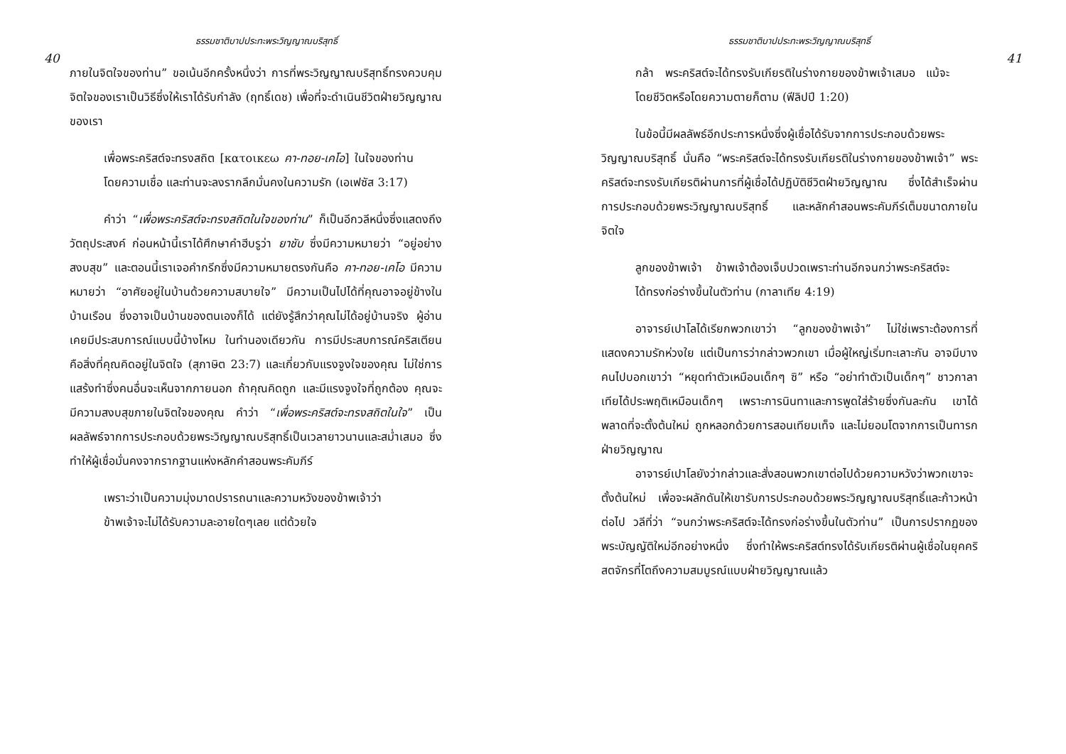ธรรมชาติบาปประทะพระวิญญาณบริสุทธิ์
40
ภายในจิตใจของท่าน” ขอเน้นอีกครั้งหนึ่งว่า การที่พระวิญญาณบริสุทธิ์ทรงควบคุมจิตใจของเราเป็นวิธีซึ่งให้เราได้รับกำลัง (ฤทธิ์เดช) เพื่อที่จะดำเนินชีวิตฝ่ายวิญญาณของเรา
เพื่อพระคริสต์จะทรงสถิต [κατοικεω คา-ทอย-เคโอ] ในใจของท่านโดยความเชื่อ และท่านจะลงรากลึกมั่นคงในความรัก (เอเฟซัส 3:17)
คำว่า “เพื่อพระคริสต์จะทรงสถิตในใจของท่าน” ก็เป็นอีกวลีหนึ่งซึ่งแสดงถึงวัตถุประสงค์ ก่อนหน้านี้เราได้ศึกษาคำฮีบรูว่า ยาชับ ซึ่งมีความหมายว่า “อยู่อย่างสงบสุข” และตอนนี้เราเจอคำกรีกซึ่งมีความหมายตรงกันคือ คา-ทอย-เคโอ มีความหมายว่า “อาศัยอยู่ในบ้านด้วยความสบายใจ” มีความเป็นไปได้ที่คุณอาจอยู่ข้างในบ้านเรือน ซึ่งอาจเป็นบ้านของตนเองก็ได้ แต่ยังรู้สึกว่าคุณไม่ได้อยู่บ้านจริง ผู้อ่านเคยมีประสบการณ์แบบนี้บ้างไหม ในทำนองเดียวกัน การมีประสบการณ์คริสเตียนคือสิ่งที่คุณคิดอยู่ในจิตใจ (สุภาษิต 23:7) และเกี่ยวกับแรงจูงใจของคุณ ไม่ใช่การแสร้งทำซึ่งคนอื่นจะเห็นจากภายนอก ถ้าคุณคิดถูก และมีแรงจูงใจที่ถูกต้อง คุณจะมีความสงบสุขภายในจิตใจของคุณ คำว่า “เพื่อพระคริสต์จะทรงสถิตในใจ” เป็นผลลัพธ์จากการประกอบด้วยพระวิญญาณบริสุทธิ์เป็นเวลายาวนานและสม่ำเสมอ ซึ่งทำให้ผู้เชื่อมั่นคงจากรากฐานแห่งหลักคำสอนพระคัมภีร์
เพราะว่าเป็นความมุ่งมาดปรารถนาและความหวังของข้าพเจ้าว่า ข้าพเจ้าจะไม่ได้รับความละอายใดๆเลย แต่ด้วยใจ
ธรรมชาติบาปประทะพระวิญญาณบริสุทธิ์
41
กล้า พระคริสต์จะได้ทรงรับเกียรติในร่างกายของข้าพเจ้าเสมอ แม้จะโดยชีวิตหรือโดยความตายก็ตาม (ฟีลิปปี 1:20)
ในข้อนี้มีผลลัพธ์อีกประการหนึ่งซึ่งผู้เชื่อได้รับจากการประกอบด้วยพระวิญญาณบริสุทธิ์ นั่นคือ “พระคริสต์จะได้ทรงรับเกียรติในร่างกายของข้าพเจ้า” พระคริสต์จะทรงรับเกียรติผ่านการที่ผู้เชื่อได้ปฏิบัติชีวิตฝ่ายวิญญาณ ซึ่งได้สำเร็จผ่านการประกอบด้วยพระวิญญาณบริสุทธิ์ และหลักคำสอนพระคัมภีร์เต็มขนาดภายในจิตใจ
ลูกของข้าพเจ้า ข้าพเจ้าต้องเจ็บปวดเพราะท่านอีกจนกว่าพระคริสต์จะได้ทรงก่อร่างขึ้นในตัวท่าน (กาลาเทีย 4:19)
อาจารย์เปาโลได้เรียกพวกเขาว่า “ลูกของข้าพเจ้า” ไม่ใช่เพราะต้องการที่แสดงความรักห่วงใย แต่เป็นการว่ากล่าวพวกเขา เมื่อผู้ใหญ่เริ่มทะเลาะกัน อาจมีบางคนไปบอกเขาว่า “หยุดทำตัวเหมือนเด็กๆ ซิ” หรือ “อย่าทำตัวเป็นเด็กๆ” ชาวกาลาเทียได้ประพฤติเหมือนเด็กๆ เพราะการนินทาและการพูดใส่ร้ายซึ่งกันละกัน เขาได้พลาดที่จะตั้งต้นใหม่ ถูกหลอกด้วยการสอนเทียมเท็จ และไม่ยอมโตจากการเป็นทารกฝ่ายวิญญาณ
อาจารย์เปาโลยังว่ากล่าวและสั่งสอนพวกเขาต่อไปด้วยความหวังว่าพวกเขาจะตั้งต้นใหม่ เพื่อจะผลักดันให้เขารับการประกอบด้วยพระวิญญาณบริสุทธิ์และก้าวหน้าต่อไป วลีที่ว่า “จนกว่าพระคริสต์จะได้ทรงก่อร่างขึ้นในตัวท่าน” เป็นการปรากฏของพระบัญญัติใหม่อีกอย่างหนึ่ง ซึ่งทำให้พระคริสต์ทรงได้รับเกียรติผ่านผู้เชื่อในยุคคริสตจักรที่โตถึงความสมบูรณ์แบบฝ่ายวิญญาณแล้ว